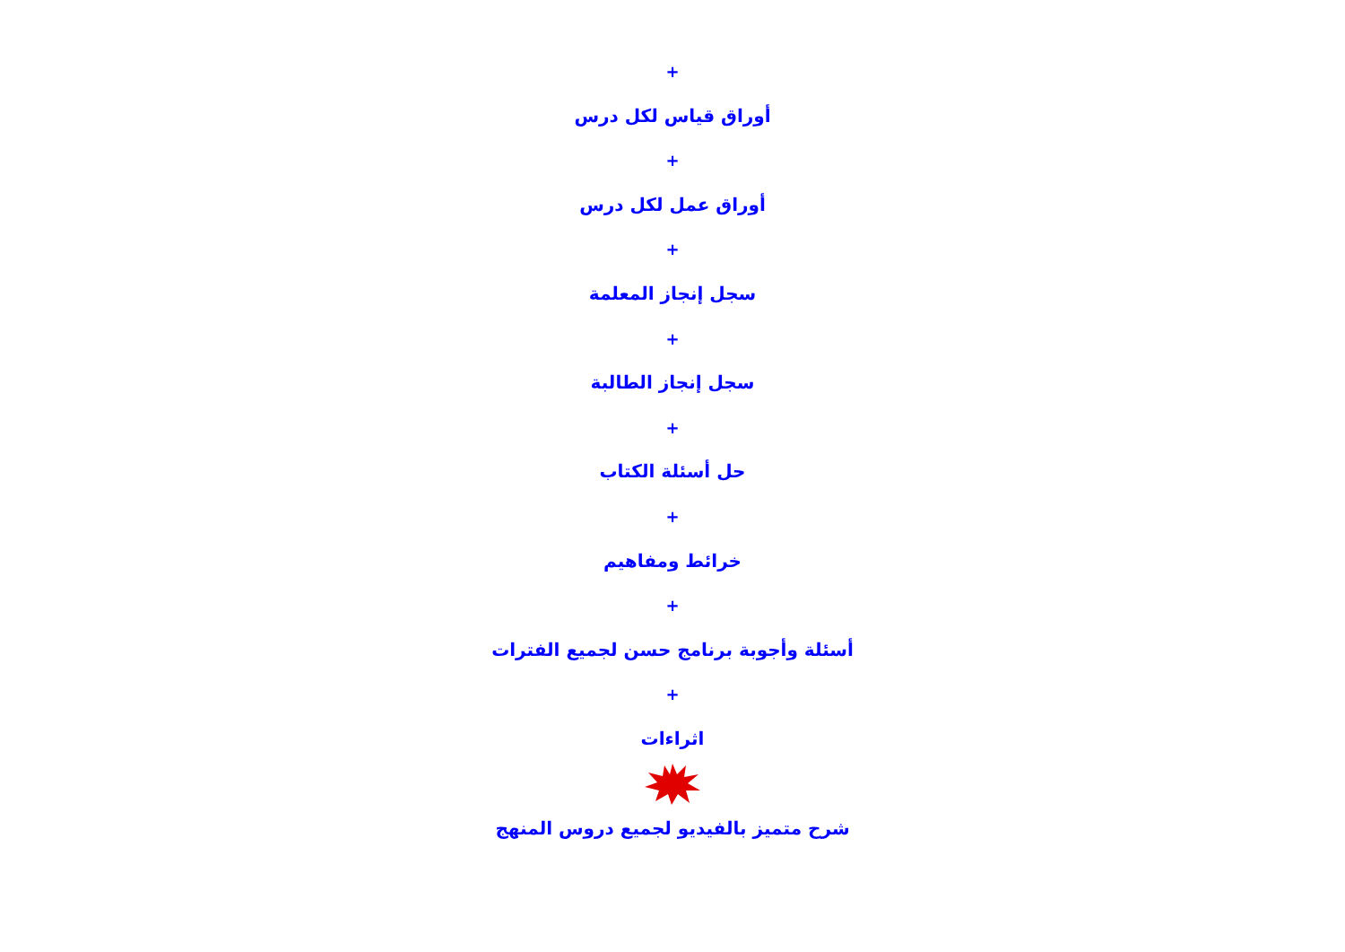+
أوراق قياس لكل درس
+
أوراق عمل لكل درس
+
سجل إنجاز المعلمة
+
سجل إنجاز الطالبة
+
حل أسئلة الكتاب
+
خرائط ومفاهيم
+
أسئلة وأجوبة برنامج حسن لجميع الفترات
+
اثراءات
شرح متميز بالفيديو لجميع دروس المنهج